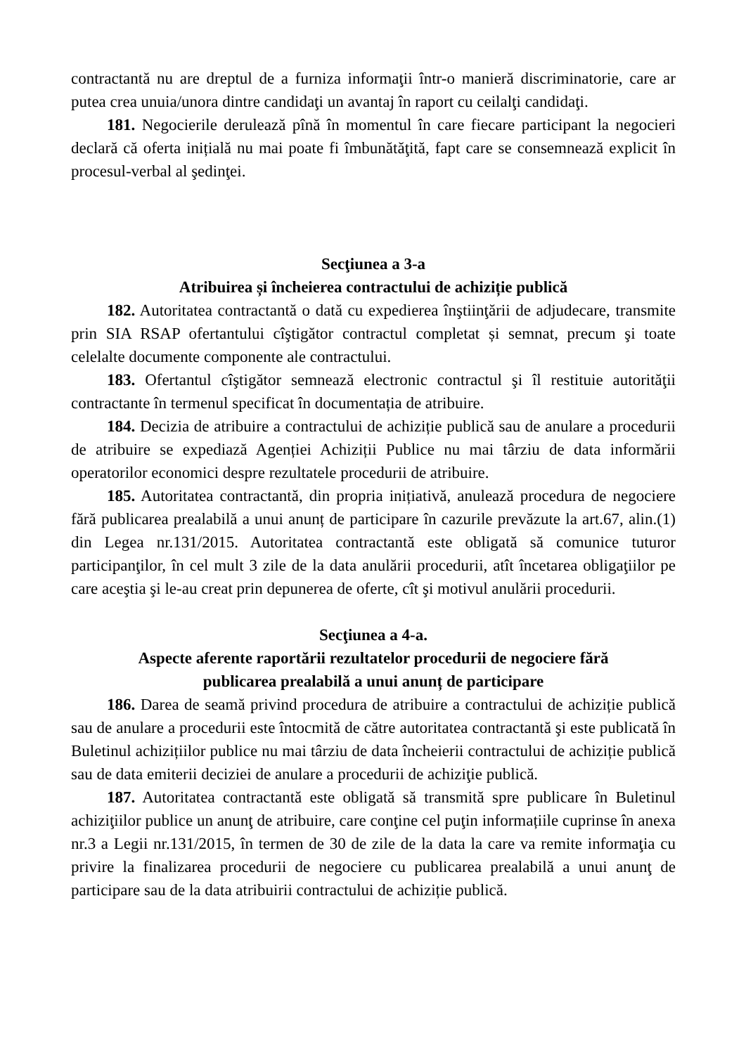contractantă nu are dreptul de a furniza informaţii într-o manieră discriminatorie, care ar putea crea unuia/unora dintre candidaţi un avantaj în raport cu ceilalţi candidaţi.
181. Negocierile derulează pînă în momentul în care fiecare participant la negocieri declară că oferta inițială nu mai poate fi îmbunătăţită, fapt care se consemnează explicit în procesul-verbal al şedinţei.
Secţiunea a 3-a
Atribuirea și încheierea contractului de achiziție publică
182. Autoritatea contractantă o dată cu expedierea înştiinţării de adjudecare, transmite prin SIA RSAP ofertantului cîştigător contractul completat și semnat, precum şi toate celelalte documente componente ale contractului.
183. Ofertantul cîştigător semnează electronic contractul şi îl restituie autorităţii contractante în termenul specificat în documentația de atribuire.
184. Decizia de atribuire a contractului de achiziție publică sau de anulare a procedurii de atribuire se expediază Agenției Achiziții Publice nu mai târziu de data informării operatorilor economici despre rezultatele procedurii de atribuire.
185. Autoritatea contractantă, din propria inițiativă, anulează procedura de negociere fără publicarea prealabilă a unui anunț de participare în cazurile prevăzute la art.67, alin.(1) din Legea nr.131/2015. Autoritatea contractantă este obligată să comunice tuturor participanţilor, în cel mult 3 zile de la data anulării procedurii, atît încetarea obligaţiilor pe care aceştia şi le-au creat prin depunerea de oferte, cît şi motivul anulării procedurii.
Secţiunea a 4-a.
Aspecte aferente raportării rezultatelor procedurii de negociere fără
publicarea prealabilă a unui anunț de participare
186. Darea de seamă privind procedura de atribuire a contractului de achiziție publică sau de anulare a procedurii este întocmită de către autoritatea contractantă şi este publicată în Buletinul achizițiilor publice nu mai târziu de data încheierii contractului de achiziție publică sau de data emiterii deciziei de anulare a procedurii de achiziţie publică.
187. Autoritatea contractantă este obligată să transmită spre publicare în Buletinul achiziţiilor publice un anunţ de atribuire, care conţine cel puţin informațiile cuprinse în anexa nr.3 a Legii nr.131/2015, în termen de 30 de zile de la data la care va remite informaţia cu privire la finalizarea procedurii de negociere cu publicarea prealabilă a unui anunţ de participare sau de la data atribuirii contractului de achiziție publică.